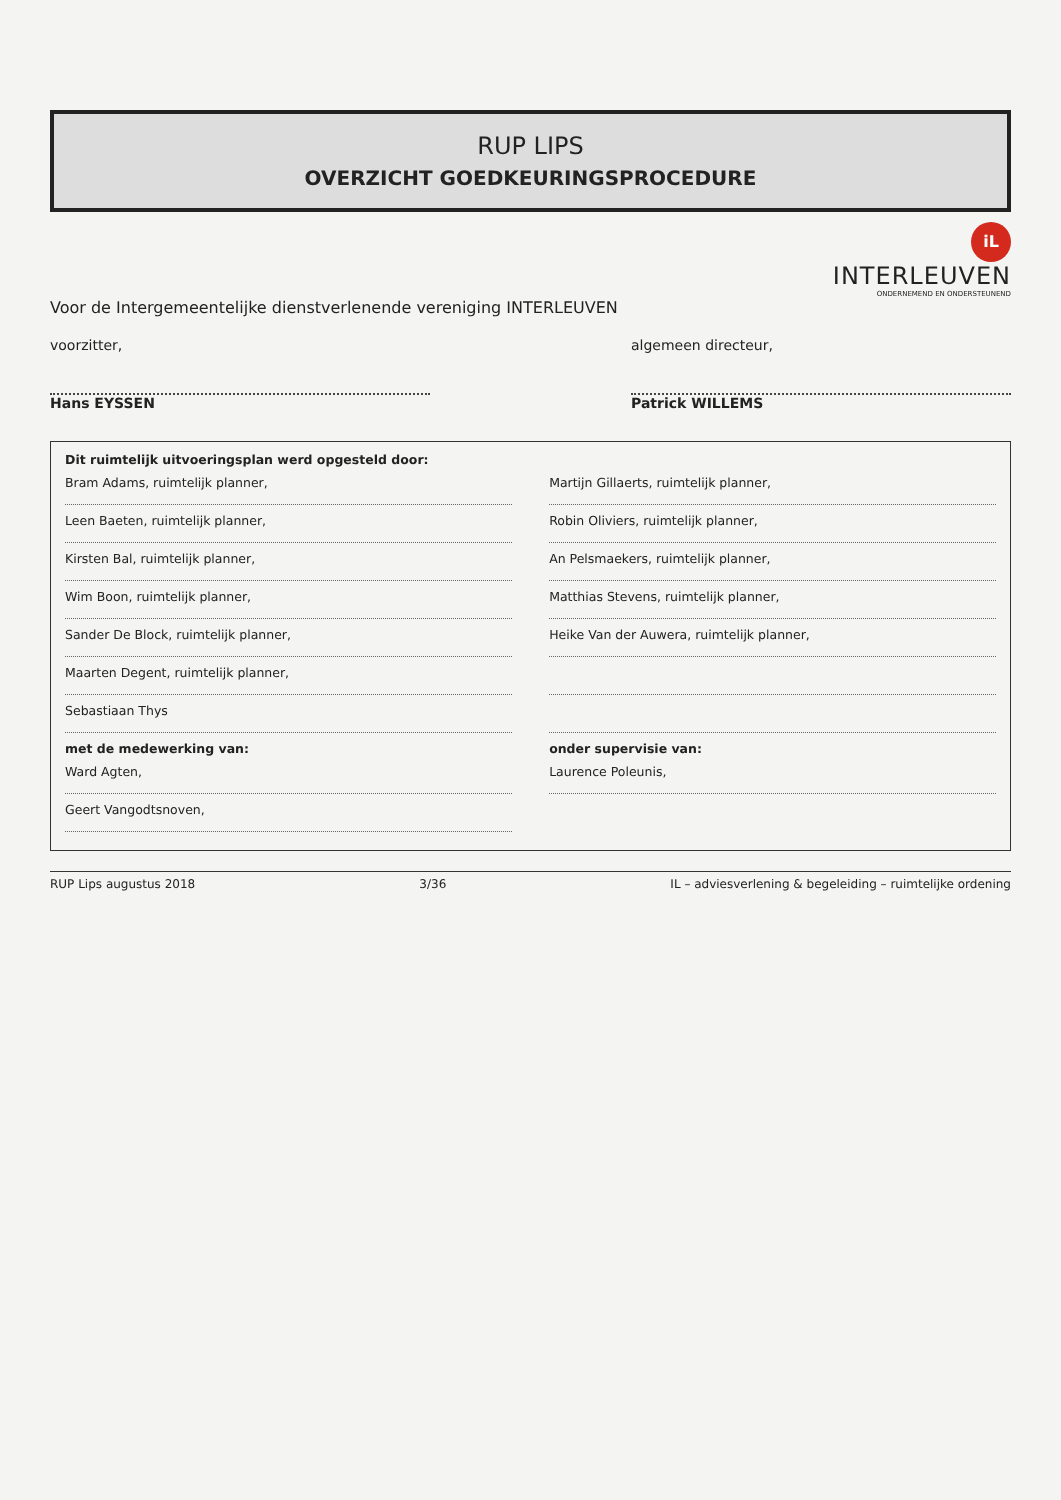RUP LIPS
OVERZICHT GOEDKEURINGSPROCEDURE
iL
INTERLEUVEN
ONDERNEMEND EN ONDERSTEUNEND
Voor de Intergemeentelijke dienstverlenende vereniging INTERLEUVEN
voorzitter,
Hans EYSSEN
algemeen directeur,
Patrick WILLEMS
Dit ruimtelijk uitvoeringsplan werd opgesteld door:
Bram Adams, ruimtelijk planner, Martijn Gillaerts, ruimtelijk planner,
Leen Baeten, ruimtelijk planner, Robin Oliviers, ruimtelijk planner,
Kirsten Bal, ruimtelijk planner, An Pelsmaekers, ruimtelijk planner,
Wim Boon, ruimtelijk planner, Matthias Stevens, ruimtelijk planner,
Sander De Block, ruimtelijk planner, Heike Van der Auwera, ruimtelijk planner,
Maarten Degent, ruimtelijk planner,
Sebastiaan Thys
met de medewerking van: onder supervisie van:
Ward Agten, Laurence Poleunis,
Geert Vangodtsnoven,
RUP Lips augustus 2018 3/36 IL – adviesverlening & begeleiding – ruimtelijke ordening